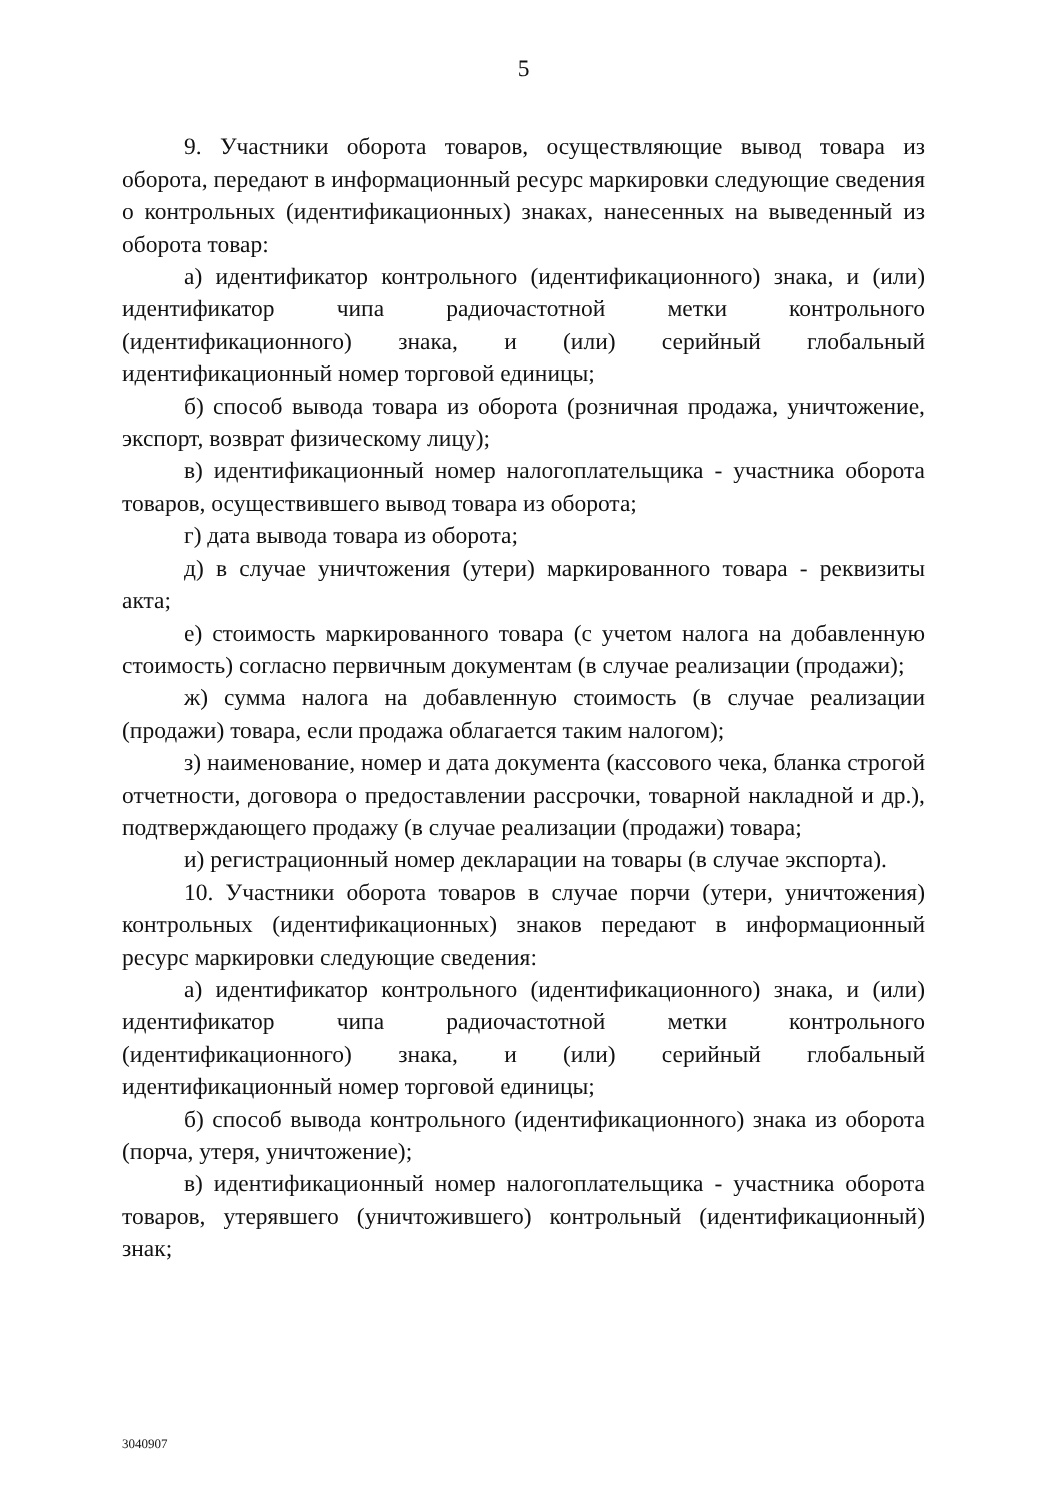5
9. Участники оборота товаров, осуществляющие вывод товара из оборота, передают в информационный ресурс маркировки следующие сведения о контрольных (идентификационных) знаках, нанесенных на выведенный из оборота товар:
а) идентификатор контрольного (идентификационного) знака, и (или) идентификатор чипа радиочастотной метки контрольного (идентификационного) знака, и (или) серийный глобальный идентификационный номер торговой единицы;
б) способ вывода товара из оборота (розничная продажа, уничтожение, экспорт, возврат физическому лицу);
в) идентификационный номер налогоплательщика - участника оборота товаров, осуществившего вывод товара из оборота;
г) дата вывода товара из оборота;
д) в случае уничтожения (утери) маркированного товара - реквизиты акта;
е) стоимость маркированного товара (с учетом налога на добавленную стоимость) согласно первичным документам (в случае реализации (продажи);
ж) сумма налога на добавленную стоимость (в случае реализации (продажи) товара, если продажа облагается таким налогом);
з) наименование, номер и дата документа (кассового чека, бланка строгой отчетности, договора о предоставлении рассрочки, товарной накладной и др.), подтверждающего продажу (в случае реализации (продажи) товара;
и) регистрационный номер декларации на товары (в случае экспорта).
10. Участники оборота товаров в случае порчи (утери, уничтожения) контрольных (идентификационных) знаков передают в информационный ресурс маркировки следующие сведения:
а) идентификатор контрольного (идентификационного) знака, и (или) идентификатор чипа радиочастотной метки контрольного (идентификационного) знака, и (или) серийный глобальный идентификационный номер торговой единицы;
б) способ вывода контрольного (идентификационного) знака из оборота (порча, утеря, уничтожение);
в) идентификационный номер налогоплательщика - участника оборота товаров, утерявшего (уничтожившего) контрольный (идентификационный) знак;
3040907